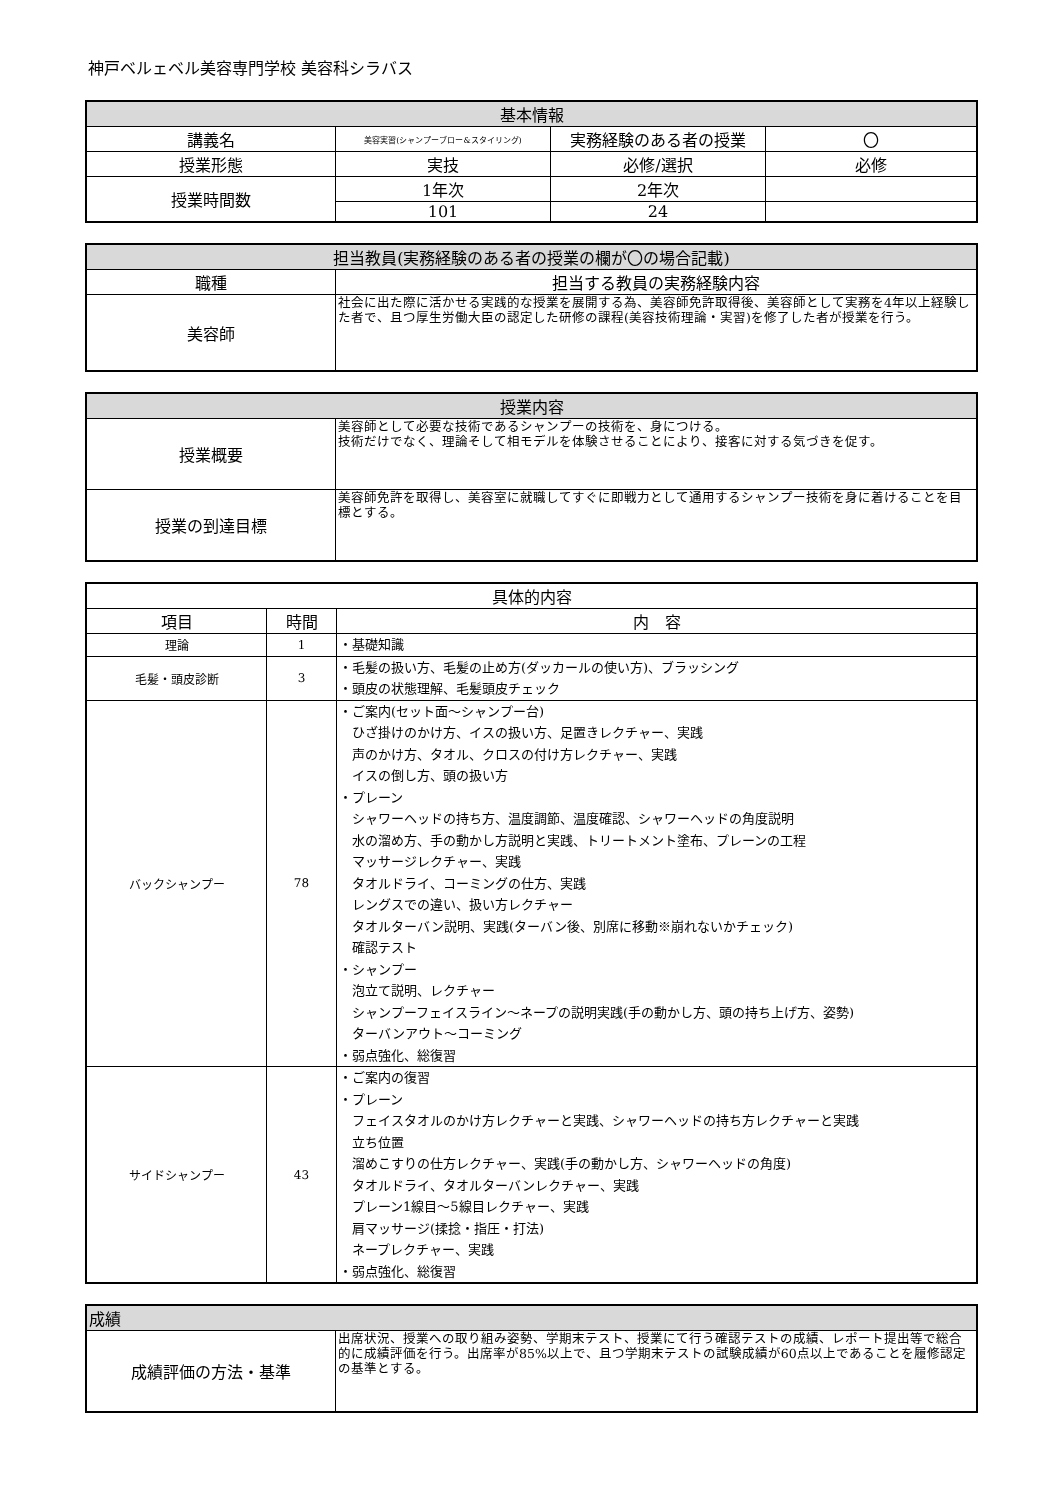神戸ベルェベル美容専門学校 美容科シラバス
| 基本情報 | | | |
| --- | --- | --- | --- |
| 講義名 | 美容実習(シャンプーブロー&スタイリング) | 実務経験のある者の授業 | 〇 |
| 授業形態 | 実技 | 必修/選択 | 必修 |
| 授業時間数 | 1年次 | 2年次 | |
| | 101 | 24 | |
| 担当教員(実務経験のある者の授業の欄が〇の場合記載) | |
| --- | --- |
| 職種 | 担当する教員の実務経験内容 |
| 美容師 | 社会に出た際に活かせる実践的な授業を展開する為、美容師免許取得後、美容師として実務を4年以上経験した者で、且つ厚生労働大臣の認定した研修の課程(美容技術理論・実習)を修了した者が授業を行う。 |
| 授業内容 | |
| --- | --- |
| 授業概要 | 美容師として必要な技術であるシャンプーの技術を、身につける。 技術だけでなく、理論そして相モデルを体験させることにより、接客に対する気づきを促す。 |
| 授業の到達目標 | 美容師免許を取得し、美容室に就職してすぐに即戦力として通用するシャンプー技術を身に着けることを目標とする。 |
| 具体的内容 | | |
| --- | --- | --- |
| 項目 | 時間 | 内 容 |
| 理論 | 1 | ・基礎知識 |
| 毛髪・頭皮診断 | 3 | ・毛髪の扱い方、毛髪の止め方(ダッカールの使い方)、ブラッシング ・頭皮の状態理解、毛髪頭皮チェック |
| バックシャンプー | 78 | ・ご案内(セット面～シャンプー台) ひざ掛けのかけ方、イスの扱い方、足置きレクチャー、実践 声のかけ方、タオル、クロスの付け方レクチャー、実践 イスの倒し方、頭の扱い方 ・プレーン シャワーヘッドの持ち方、温度調節、温度確認、シャワーヘッドの角度説明 水の溜め方、手の動かし方説明と実践、トリートメント塗布、プレーンの工程 マッサージレクチャー、実践 タオルドライ、コーミングの仕方、実践 レングスでの違い、扱い方レクチャー タオルターバン説明、実践(ターバン後、別席に移動※崩れないかチェック) 確認テスト ・シャンプー 泡立て説明、レクチャー シャンプーフェイスライン～ネープの説明実践(手の動かし方、頭の持ち上げ方、姿勢) ターバンアウト～コーミング ・弱点強化、総復習 |
| サイドシャンプー | 43 | ・ご案内の復習 ・プレーン フェイスタオルのかけ方レクチャーと実践、シャワーヘッドの持ち方レクチャーと実践 立ち位置 溜めこすりの仕方レクチャー、実践(手の動かし方、シャワーヘッドの角度) タオルドライ、タオルターバンレクチャー、実践 プレーン1線目～5線目レクチャー、実践 肩マッサージ(揉捻・指圧・打法) ネープレクチャー、実践 ・弱点強化、総復習 |
| 成績 | |
| --- | --- |
| 成績評価の方法・基準 | 出席状況、授業への取り組み姿勢、学期末テスト、授業にて行う確認テストの成績、レポート提出等で総合的に成績評価を行う。出席率が85%以上で、且つ学期末テストの試験成績が60点以上であることを履修認定の基準とする。 |